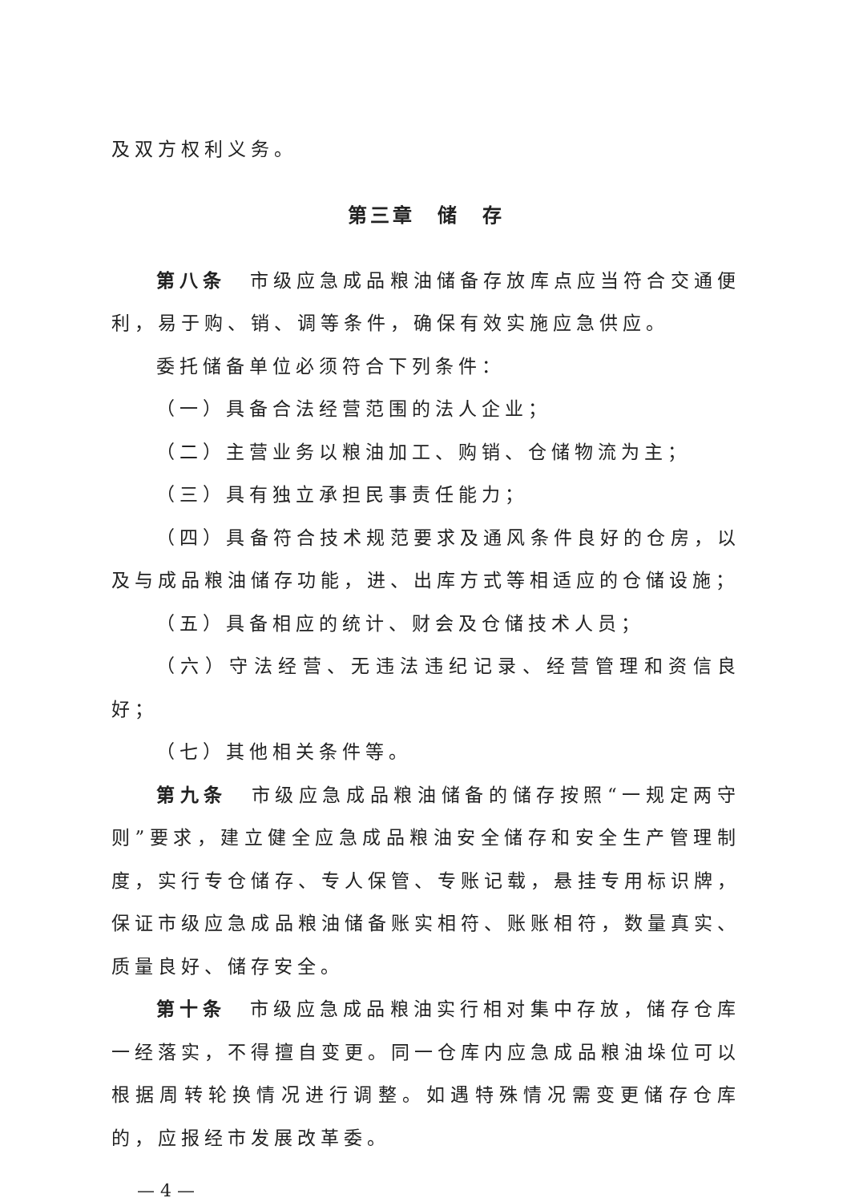及双方权利义务。
第三章　储　存
第八条　市级应急成品粮油储备存放库点应当符合交通便利，易于购、销、调等条件，确保有效实施应急供应。
委托储备单位必须符合下列条件：
（一）具备合法经营范围的法人企业；
（二）主营业务以粮油加工、购销、仓储物流为主；
（三）具有独立承担民事责任能力；
（四）具备符合技术规范要求及通风条件良好的仓房，以及与成品粮油储存功能，进、出库方式等相适应的仓储设施；
（五）具备相应的统计、财会及仓储技术人员；
（六）守法经营、无违法违纪记录、经营管理和资信良好；
（七）其他相关条件等。
第九条　市级应急成品粮油储备的储存按照“一规定两守则”要求，建立健全应急成品粮油安全储存和安全生产管理制度，实行专仓储存、专人保管、专账记载，悬挂专用标识牌，保证市级应急成品粮油储备账实相符、账账相符，数量真实、质量良好、储存安全。
第十条　市级应急成品粮油实行相对集中存放，储存仓库一经落实，不得擅自变更。同一仓库内应急成品粮油垛位可以根据周转轮换情况进行调整。如遇特殊情况需变更储存仓库的，应报经市发展改革委。
— 4 —